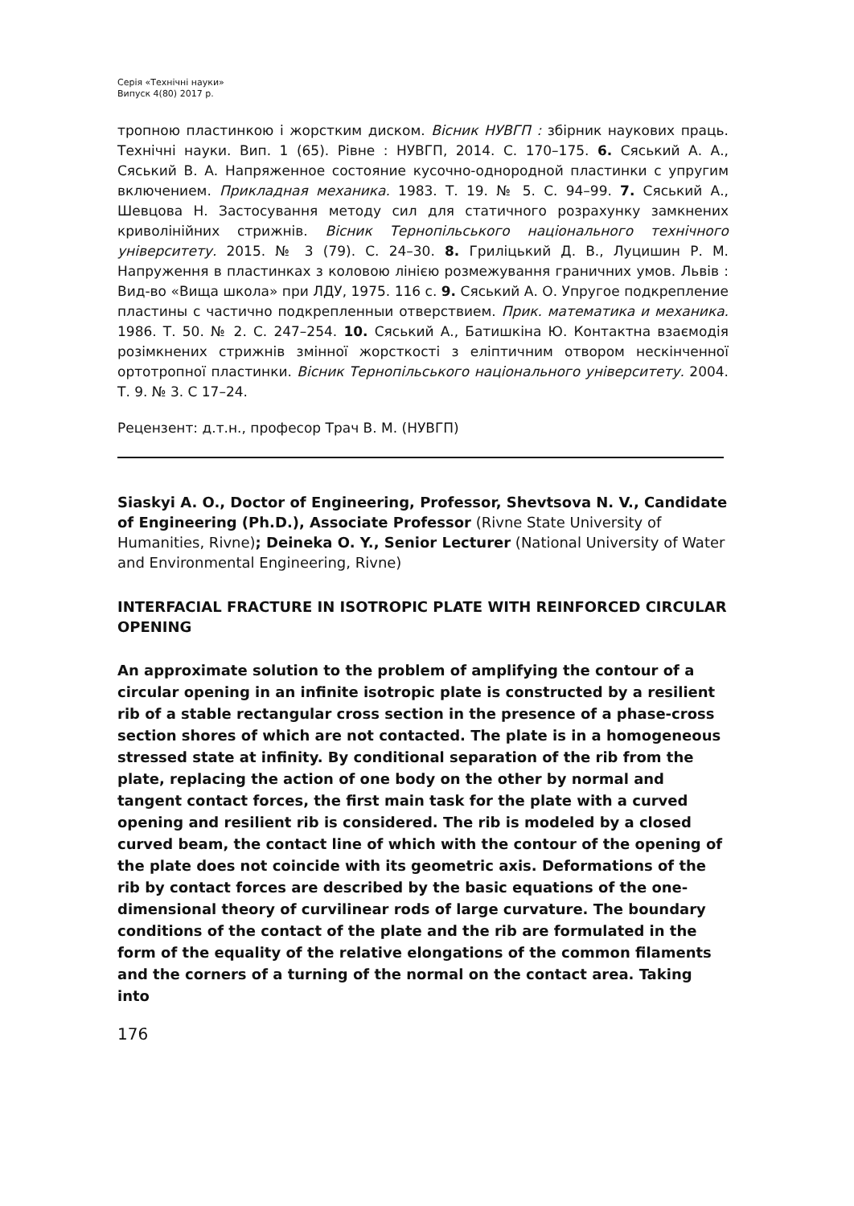Серія «Технічні науки»
Випуск 4(80) 2017 р.
тропною пластинкою і жорстким диском. Вісник НУВГП : збірник наукових праць. Технічні науки. Вип. 1 (65). Рівне : НУВГП, 2014. С. 170–175. 6. Сяський А. А., Сяський В. А. Напряженное состояние кусочно-однородной пластинки с упругим включением. Прикладная механика. 1983. Т. 19. № 5. С. 94–99. 7. Сяський А., Шевцова Н. Застосування методу сил для статичного розрахунку замкнених криволінійних стрижнів. Вісник Тернопільського національного технічного університету. 2015. № 3 (79). С. 24–30. 8. Гриліцький Д. В., Луцишин Р. М. Напруження в пластинках з коловою лінією розмежування граничних умов. Львів : Вид-во «Вища школа» при ЛДУ, 1975. 116 с. 9. Сяський А. О. Упругое подкрепление пластины с частично подкрепленныи отверствием. Прик. математика и механика. 1986. Т. 50. № 2. С. 247–254. 10. Сяський А., Батишкіна Ю. Контактна взаємодія розімкнених стрижнів змінної жорсткості з еліптичним отвором нескінченної ортотропної пластинки. Вісник Тернопільського національного університету. 2004. Т. 9. № 3. С 17–24.
Рецензент: д.т.н., професор Трач В. М. (НУВГП)
Siaskyi A. O., Doctor of Engineering, Professor, Shevtsova N. V., Candidate of Engineering (Ph.D.), Associate Professor (Rivne State University of Humanities, Rivne); Deineka O. Y., Senior Lecturer (National University of Water and Environmental Engineering, Rivne)
INTERFACIAL FRACTURE IN ISOTROPIC PLATE WITH REINFORCED CIRCULAR OPENING
An approximate solution to the problem of amplifying the contour of a circular opening in an infinite isotropic plate is constructed by a resilient rib of a stable rectangular cross section in the presence of a phase-cross section shores of which are not contacted. The plate is in a homogeneous stressed state at infinity. By conditional separation of the rib from the plate, replacing the action of one body on the other by normal and tangent contact forces, the first main task for the plate with a curved opening and resilient rib is considered. The rib is modeled by a closed curved beam, the contact line of which with the contour of the opening of the plate does not coincide with its geometric axis. Deformations of the rib by contact forces are described by the basic equations of the one-dimensional theory of curvilinear rods of large curvature. The boundary conditions of the contact of the plate and the rib are formulated in the form of the equality of the relative elongations of the common filaments and the corners of a turning of the normal on the contact area. Taking into
176